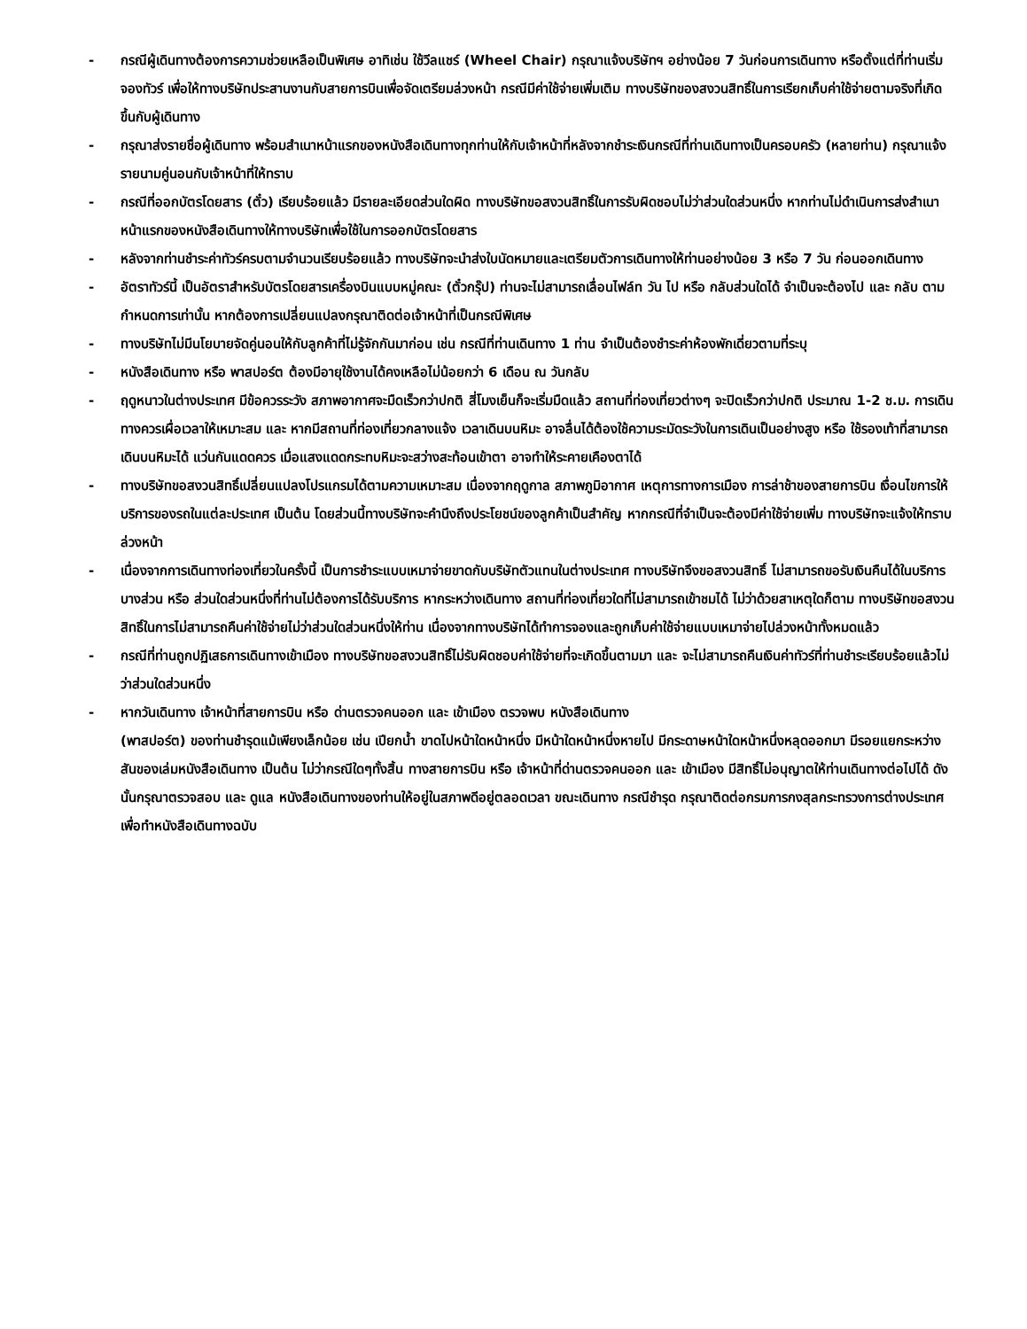- กรณีผู้เดินทางต้องการความช่วยเหลือเป็นพิเศษ อาทิเช่น ใช้วีลแชร์ (Wheel Chair) กรุณาแจ้งบริษัทฯ อย่างน้อย 7 วันก่อนการเดินทาง หรือตั้งแต่ที่ท่านเริ่มจองทัวร์ เพื่อให้ทางบริษัทประสานงานกับสายการบินเพื่อจัดเตรียมล่วงหน้า กรณีมีค่าใช้จ่ายเพิ่มเติม ทางบริษัทของสงวนสิทธิ์ในการเรียกเก็บค่าใช้จ่ายตามจริงที่เกิดขึ้นกับผู้เดินทาง
- กรุณาส่งรายชื่อผู้เดินทาง พร้อมสำเนาหน้าแรกของหนังสือเดินทางทุกท่านให้กับเจ้าหน้าที่หลังจากชำระเงินกรณีที่ท่านเดินทางเป็นครอบครัว (หลายท่าน) กรุณาแจ้งรายนามคู่นอนกับเจ้าหน้าที่ให้ทราบ
- กรณีที่ออกบัตรโดยสาร (ตั๋ว) เรียบร้อยแล้ว มีรายละเอียดส่วนใดผิด ทางบริษัทขอสงวนสิทธิ์ในการรับผิดชอบไม่ว่าส่วนใดส่วนหนึ่ง หากท่านไม่ดำเนินการส่งสำเนาหน้าแรกของหนังสือเดินทางให้ทางบริษัทเพื่อใช้ในการออกบัตรโดยสาร
- หลังจากท่านชำระค่าทัวร์ครบตามจำนวนเรียบร้อยแล้ว ทางบริษัทจะนำส่งใบนัดหมายและเตรียมตัวการเดินทางให้ท่านอย่างน้อย 3 หรือ 7 วัน ก่อนออกเดินทาง
- อัตราทัวร์นี้ เป็นอัตราสำหรับบัตรโดยสารเครื่องบินแบบหมู่คณะ (ตั๋วกรุ๊ป) ท่านจะไม่สามารถเลื่อนไฟล์ท วัน ไป หรือ กลับส่วนใดได้ จำเป็นจะต้องไป และ กลับ ตามกำหนดการเท่านั้น หากต้องการเปลี่ยนแปลงกรุณาติดต่อเจ้าหน้าที่เป็นกรณีพิเศษ
- ทางบริษัทไม่มีนโยบายจัดคู่นอนให้กับลูกค้าที่ไม่รู้จักกันมาก่อน เช่น กรณีที่ท่านเดินทาง 1 ท่าน จำเป็นต้องชำระค่าห้องพักเดี่ยวตามที่ระบุ
- หนังสือเดินทาง หรือ พาสปอร์ต ต้องมีอายุใช้งานได้คงเหลือไม่น้อยกว่า 6 เดือน ณ วันกลับ
- ฤดูหนาวในต่างประเทศ มีข้อควรระวัง สภาพอากาศจะมืดเร็วกว่าปกติ สี่โมงเย็นก็จะเริ่มมืดแล้ว สถานที่ท่องเที่ยวต่างๆ จะปิดเร็วกว่าปกติ ประมาณ 1-2 ช.ม. การเดินทางควรเผื่อเวลาให้เหมาะสม และ หากมีสถานที่ท่องเที่ยวกลางแจ้ง เวลาเดินบนหิมะ อาจลื่นได้ต้องใช้ความระมัดระวังในการเดินเป็นอย่างสูง หรือ ใช้รองเท้าที่สามารถเดินบนหิมะได้ แว่นกันแดดควร เมื่อแสงแดดกระทบหิมะจะสว่างสะท้อนเข้าตา อาจทำให้ระคายเคืองตาได้
- ทางบริษัทขอสงวนสิทธิ์เปลี่ยนแปลงโปรแกรมได้ตามความเหมาะสม เนื่องจากฤดูกาล สภาพภูมิอากาศ เหตุการทางการเมือง การล่าช้าของสายการบิน เงื่อนไขการให้บริการของรถในแต่ละประเทศ เป็นต้น โดยส่วนนี้ทางบริษัทจะคำนึงถึงประโยชน์ของลูกค้าเป็นสำคัญ หากกรณีที่จำเป็นจะต้องมีค่าใช้จ่ายเพิ่ม ทางบริษัทจะแจ้งให้ทราบล่วงหน้า
- เนื่องจากการเดินทางท่องเที่ยวในครั้งนี้ เป็นการชำระแบบเหมาจ่ายขาดกับบริษัทตัวแทนในต่างประเทศ ทางบริษัทจึงขอสงวนสิทธิ์ ไม่สามารถขอรับเงินคืนได้ในบริการบางส่วน หรือ ส่วนใดส่วนหนึ่งที่ท่านไม่ต้องการได้รับบริการ หากระหว่างเดินทาง สถานที่ท่องเที่ยวใดที่ไม่สามารถเข้าชมได้ ไม่ว่าด้วยสาเหตุใดก็ตาม ทางบริษัทขอสงวนสิทธิ์ในการไม่สามารถคืนค่าใช้จ่ายไม่ว่าส่วนใดส่วนหนึ่งให้ท่าน เนื่องจากทางบริษัทได้ทำการจองและถูกเก็บค่าใช้จ่ายแบบเหมาจ่ายไปล่วงหน้าทั้งหมดแล้ว
- กรณีที่ท่านถูกปฏิเสธการเดินทางเข้าเมือง ทางบริษัทขอสงวนสิทธิ์ไม่รับผิดชอบค่าใช้จ่ายที่จะเกิดขึ้นตามมา และ จะไม่สามารถคืนเงินค่าทัวร์ที่ท่านชำระเรียบร้อยแล้วไม่ว่าส่วนใดส่วนหนึ่ง
- หากวันเดินทาง เจ้าหน้าที่สายการบิน หรือ ด่านตรวจคนออก และ เข้าเมือง ตรวจพบ หนังสือเดินทาง
(พาสปอร์ต) ของท่านชำรุดแม้เพียงเล็กน้อย เช่น เปียกน้ำ ขาดไปหน้าใดหน้าหนึ่ง มีหน้าใดหน้าหนึ่งหายไป มีกระดาษหน้าใดหน้าหนึ่งหลุดออกมา มีรอยแยกระหว่างสันของเล่มหนังสือเดินทาง เป็นต้น ไม่ว่ากรณีใดๆทั้งสิ้น ทางสายการบิน หรือ เจ้าหน้าที่ด่านตรวจคนออก และ เข้าเมือง มีสิทธิ์ไม่อนุญาตให้ท่านเดินทางต่อไปได้ ดังนั้นกรุณาตรวจสอบ และ ดูแล หนังสือเดินทางของท่านให้อยู่ในสภาพดีอยู่ตลอดเวลา ขณะเดินทาง กรณีชำรุด กรุณาติดต่อกรมการกงสุลกระทรวงการต่างประเทศเพื่อทำหนังสือเดินทางฉบับ